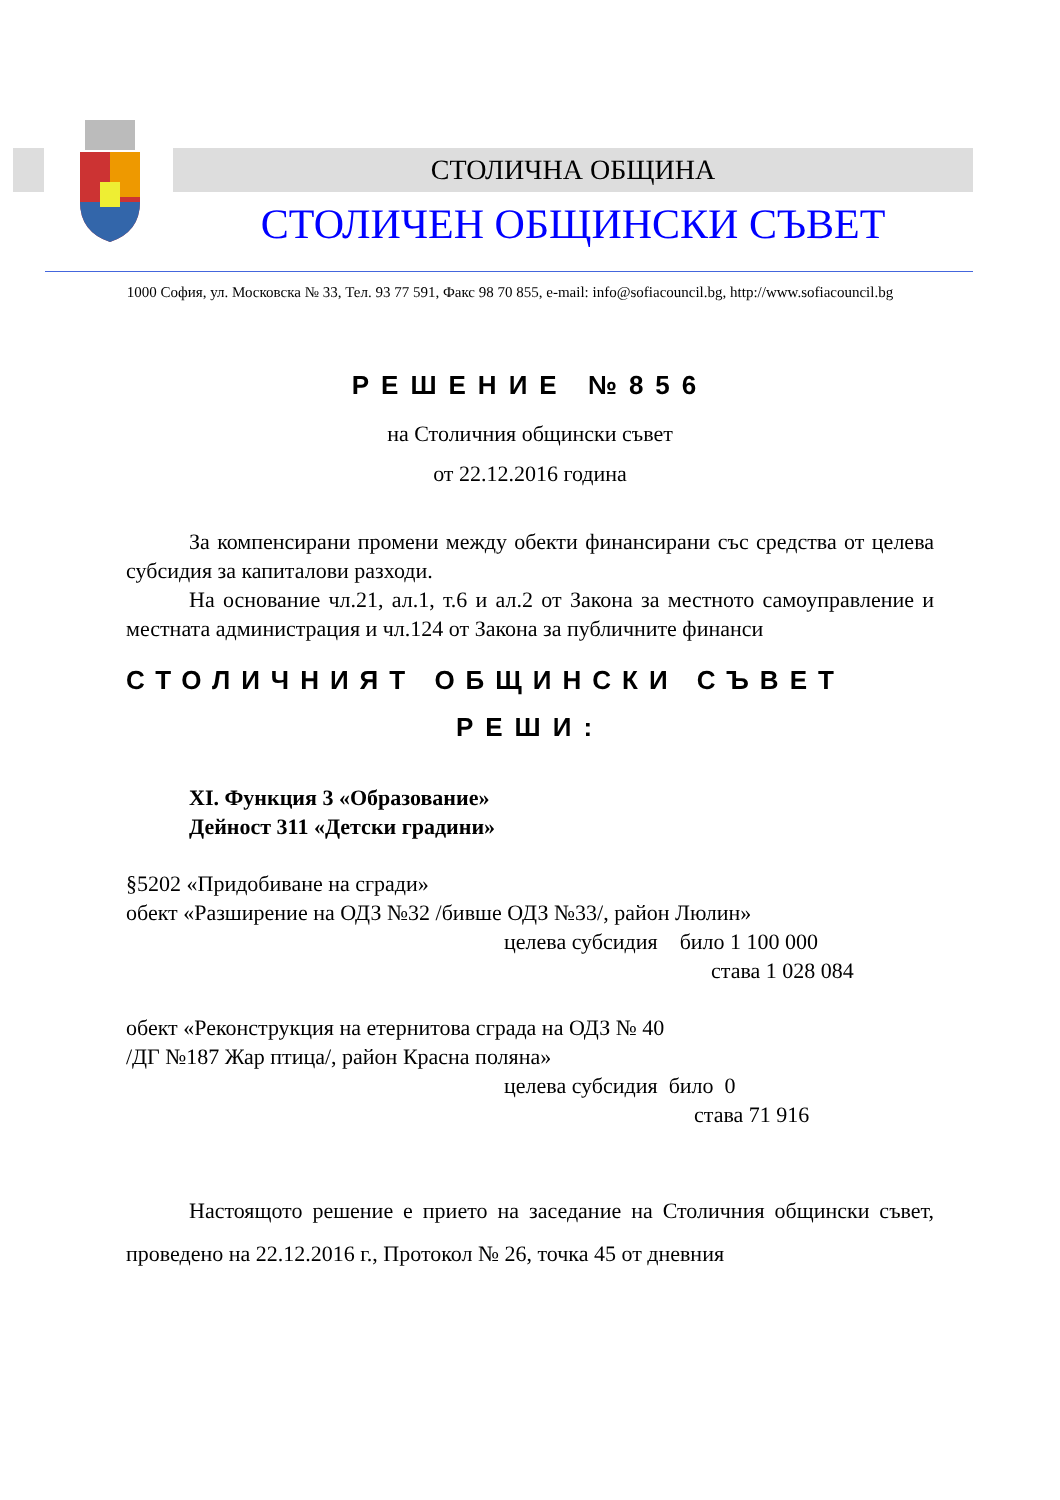СТОЛИЧНА ОБЩИНА
СТОЛИЧЕН ОБЩИНСКИ СЪВЕТ
1000 София, ул. Московска № 33, Тел. 93 77 591, Факс 98 70 855, e-mail: info@sofiacouncil.bg, http://www.sofiacouncil.bg
РЕШЕНИЕ №856
на Столичния общински съвет
от 22.12.2016 година
За компенсирани промени между обекти финансирани със средства от целева субсидия за капиталови разходи.
На основание чл.21, ал.1, т.6 и ал.2 от Закона за местното самоуправление и местната администрация и чл.124 от Закона за публичните финанси
СТОЛИЧНИЯТ ОБЩИНСКИ СЪВЕТ
РЕШИ:
XI. Функция 3 «Образование»
Дейност 311 «Детски градини»
§5202 «Придобиване на сгради»
обект «Разширение на ОДЗ №32 /бивше ОДЗ №33/, район Люлин»
целева субсидия било 1 100 000
става 1 028 084
обект «Реконструкция на етернитова сграда на ОДЗ № 40
/ДГ №187 Жар птица/, район Красна поляна»
целева субсидия било 0
става 71 916
Настоящото решение е прието на заседание на Столичния общински съвет, проведено на 22.12.2016 г., Протокол № 26, точка 45 от дневния